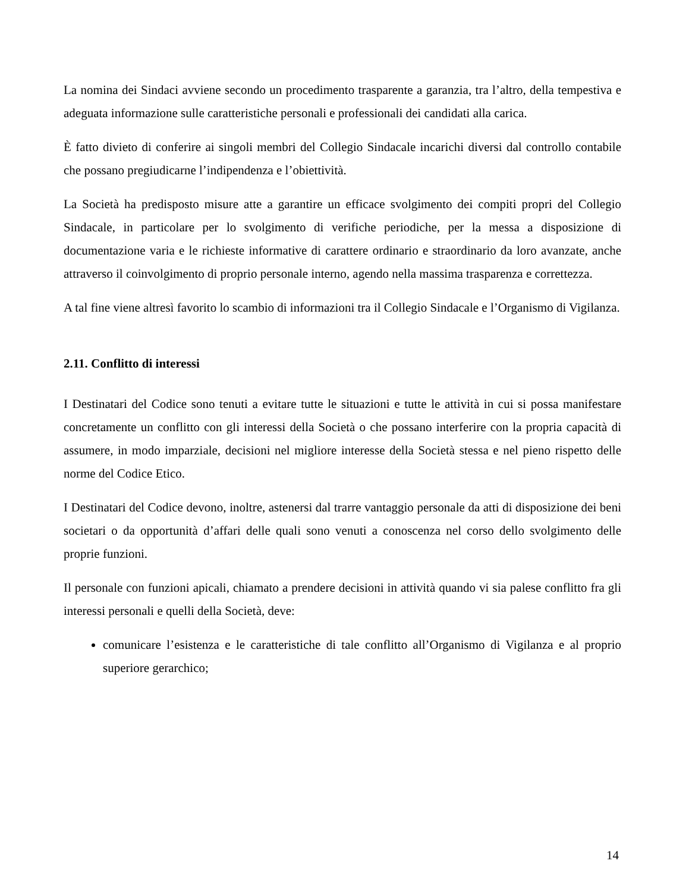La nomina dei Sindaci avviene secondo un procedimento trasparente a garanzia, tra l’altro, della tempestiva e adeguata informazione sulle caratteristiche personali e professionali dei candidati alla carica.
È fatto divieto di conferire ai singoli membri del Collegio Sindacale incarichi diversi dal controllo contabile che possano pregiudicarne l’indipendenza e l’obiettività.
La Società ha predisposto misure atte a garantire un efficace svolgimento dei compiti propri del Collegio Sindacale, in particolare per lo svolgimento di verifiche periodiche, per la messa a disposizione di documentazione varia e le richieste informative di carattere ordinario e straordinario da loro avanzate, anche attraverso il coinvolgimento di proprio personale interno, agendo nella massima trasparenza e correttezza.
A tal fine viene altresì favorito lo scambio di informazioni tra il Collegio Sindacale e l’Organismo di Vigilanza.
2.11. Conflitto di interessi
I Destinatari del Codice sono tenuti a evitare tutte le situazioni e tutte le attività in cui si possa manifestare concretamente un conflitto con gli interessi della Società o che possano interferire con la propria capacità di assumere, in modo imparziale, decisioni nel migliore interesse della Società stessa e nel pieno rispetto delle norme del Codice Etico.
I Destinatari del Codice devono, inoltre, astenersi dal trarre vantaggio personale da atti di disposizione dei beni societari o da opportunità d’affari delle quali sono venuti a conoscenza nel corso dello svolgimento delle proprie funzioni.
Il personale con funzioni apicali, chiamato a prendere decisioni in attività quando vi sia palese conflitto fra gli interessi personali e quelli della Società, deve:
comunicare l’esistenza e le caratteristiche di tale conflitto all’Organismo di Vigilanza e al proprio superiore gerarchico;
14